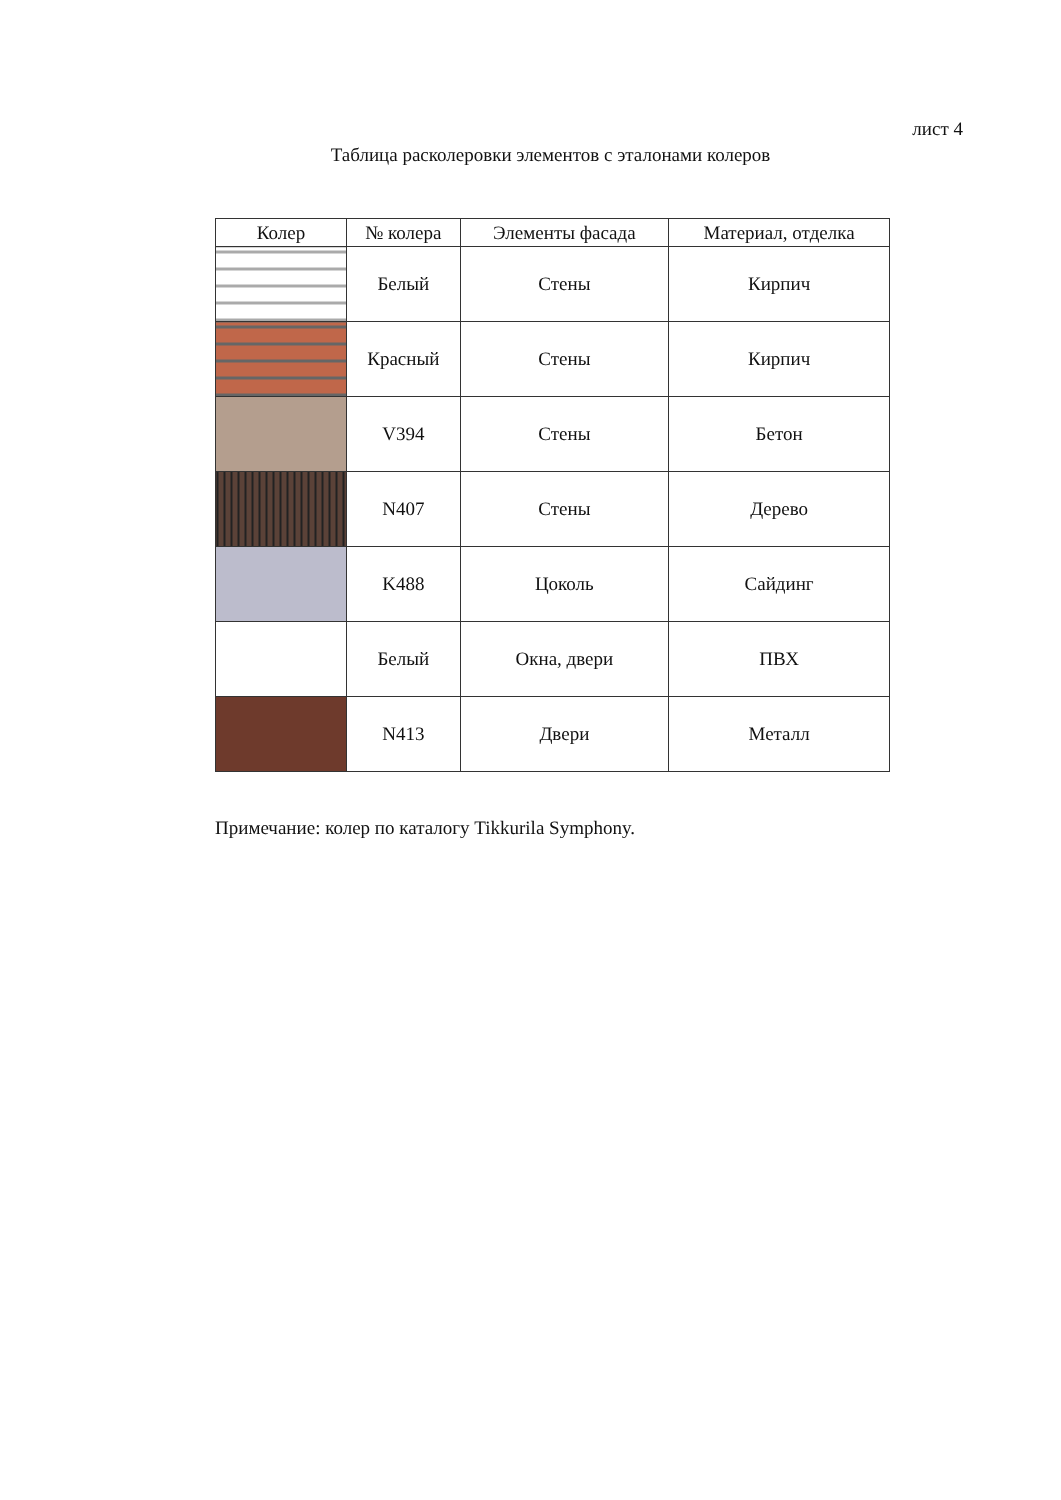лист 4
Таблица расколеровки элементов с эталонами колеров
| Колер | № колера | Элементы фасада | Материал, отделка |
| --- | --- | --- | --- |
| | Белый | Стены | Кирпич |
| | Красный | Стены | Кирпич |
| | V394 | Стены | Бетон |
| | N407 | Стены | Дерево |
| | K488 | Цоколь | Сайдинг |
| | Белый | Окна, двери | ПВХ |
| | N413 | Двери | Металл |
Примечание: колер по каталогу Tikkurila Symphony.